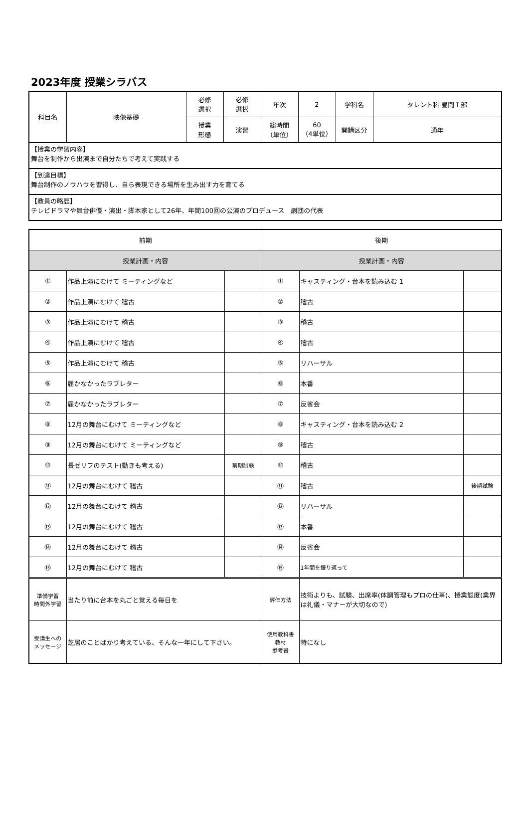2023年度 授業シラバス
| 科目名 | 映像基礎 | 必修 選択 | 必修 選択 | 年次 | 2 | 学科名 | タレント科 昼間Ｉ部 |
| | | 授業 形態 | 演習 | 総時間 （単位） | 60 （4単位） | 開講区分 | 通年 |
| 【授業の学習内容】 舞台を制作から出演まで自分たちで考えて実践する | | | | | | | |
| 【到達目標】 舞台制作のノウハウを習得し、自ら表現できる場所を生み出す力を育てる | | | | | | | |
| 【教員の略歴】 テレビドラマや舞台俳優・演出・脚本家として26年、年間100回の公演のプロデュース 劇団の代表 | | | | | | | |
| 前期 | | | 後期 | | |
| 授業計画・内容 | | | 授業計画・内容 | | |
| ① | 作品上演にむけて ミーティングなど | | ① | キャスティング・台本を読み込む 1 | |
| ② | 作品上演にむけて 稽古 | | ② | 稽古 | |
| ③ | 作品上演にむけて 稽古 | | ③ | 稽古 | |
| ④ | 作品上演にむけて 稽古 | | ④ | 稽古 | |
| ⑤ | 作品上演にむけて 稽古 | | ⑤ | リハーサル | |
| ⑥ | 届かなかったラブレター | | ⑥ | 本番 | |
| ⑦ | 届かなかったラブレター | | ⑦ | 反省会 | |
| ⑧ | 12月の舞台にむけて ミーティングなど | | ⑧ | キャスティング・台本を読み込む 2 | |
| ⑨ | 12月の舞台にむけて ミーティングなど | | ⑨ | 稽古 | |
| ⑩ | 長ゼリフのテスト(動きも考える) | 前期試験 | ⑩ | 稽古 | |
| ⑪ | 12月の舞台にむけて 稽古 | | ⑪ | 稽古 | 後期試験 |
| ⑫ | 12月の舞台にむけて 稽古 | | ⑫ | リハーサル | |
| ⑬ | 12月の舞台にむけて 稽古 | | ⑬ | 本番 | |
| ⑭ | 12月の舞台にむけて 稽古 | | ⑭ | 反省会 | |
| ⑮ | 12月の舞台にむけて 稽古 | | ⑮ | 1年間を振り返って | |
| 準備学習 時間外学習 | 当たり前に台本を丸ごと覚える毎日を | | 評価方法 | 技術よりも、試験、出席率(体調管理もプロの仕事)、授業態度(業界は礼儀・マナーが大切なので) | |
| 受講生への メッセージ | 芝居のことばかり考えている、そんな一年にして下さい。 | | 使用教科書 教材 参考書 | 特になし | |